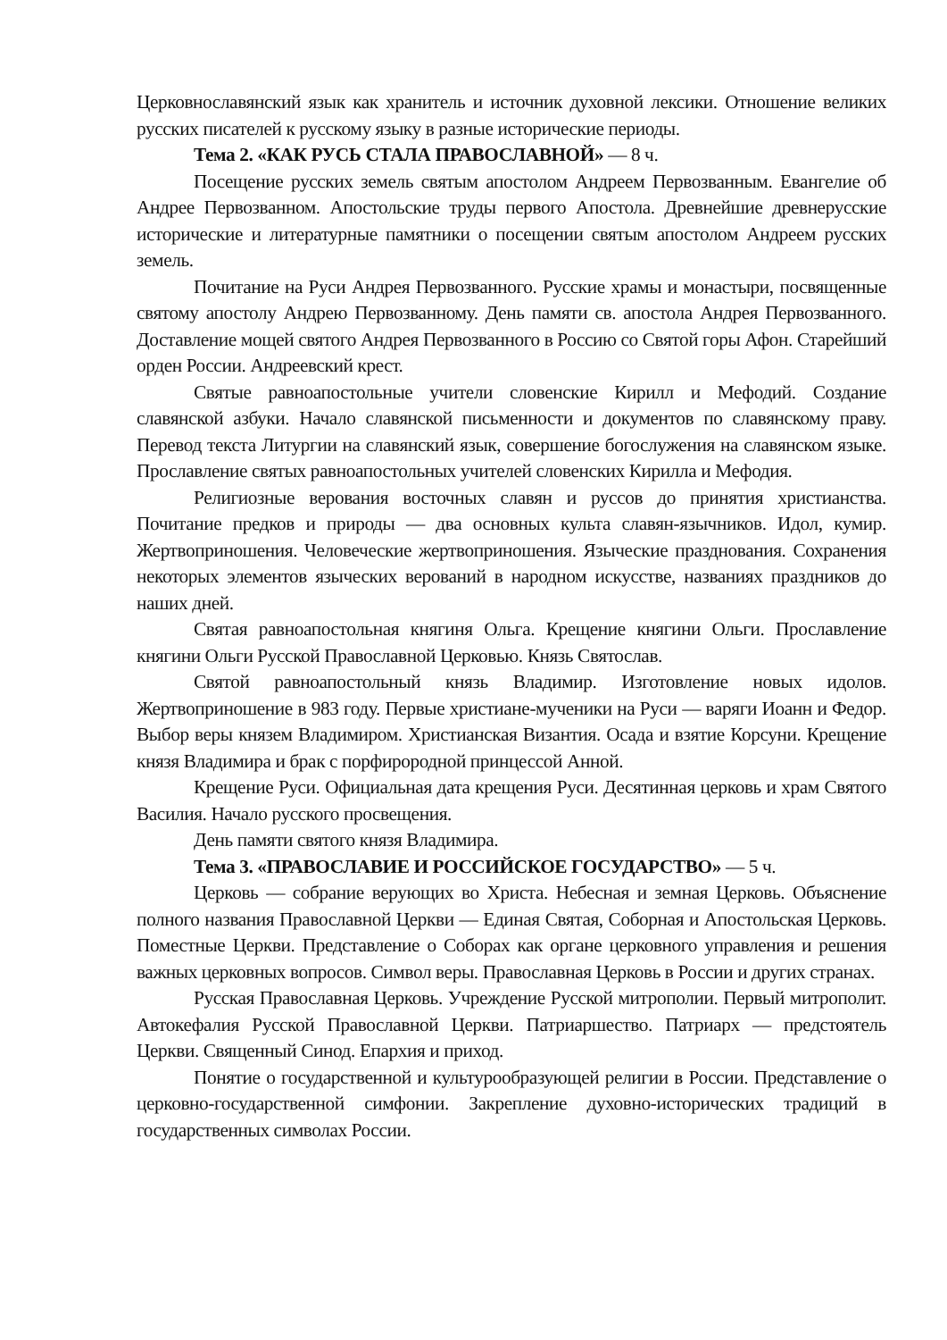Церковнославянский язык как хранитель и источник духовной лексики. Отношение великих русских писателей к русскому языку в разные исторические периоды.
Тема 2. «КАК РУСЬ СТАЛА ПРАВОСЛАВНОЙ» — 8 ч.
Посещение русских земель святым апостолом Андреем Первозванным. Евангелие об Андрее Первозванном. Апостольские труды первого Апостола. Древнейшие древнерусские исторические и литературные памятники о посещении святым апостолом Андреем русских земель.
Почитание на Руси Андрея Первозванного. Русские храмы и монастыри, посвященные святому апостолу Андрею Первозванному. День памяти св. апостола Андрея Первозванного. Доставление мощей святого Андрея Первозванного в Россию со Святой горы Афон. Старейший орден России. Андреевский крест.
Святые равноапостольные учители словенские Кирилл и Мефодий. Создание славянской азбуки. Начало славянской письменности и документов по славянскому праву. Перевод текста Литургии на славянский язык, совершение богослужения на славянском языке. Прославление святых равноапостольных учителей словенских Кирилла и Мефодия.
Религиозные верования восточных славян и руссов до принятия христианства. Почитание предков и природы — два основных культа славян-язычников. Идол, кумир. Жертвоприношения. Человеческие жертвоприношения. Языческие празднования. Сохранения некоторых элементов языческих верований в народном искусстве, названиях праздников до наших дней.
Святая равноапостольная княгиня Ольга. Крещение княгини Ольги. Прославление княгини Ольги Русской Православной Церковью. Князь Святослав.
Святой равноапостольный князь Владимир. Изготовление новых идолов. Жертвоприношение в 983 году. Первые христиане-мученики на Руси — варяги Иоанн и Федор. Выбор веры князем Владимиром. Христианская Византия. Осада и взятие Корсуни. Крещение князя Владимира и брак с порфирородной принцессой Анной.
Крещение Руси. Официальная дата крещения Руси. Десятинная церковь и храм Святого Василия. Начало русского просвещения.
День памяти святого князя Владимира.
Тема 3. «ПРАВОСЛАВИЕ И РОССИЙСКОЕ ГОСУДАРСТВО» — 5 ч.
Церковь — собрание верующих во Христа. Небесная и земная Церковь. Объяснение полного названия Православной Церкви — Единая Святая, Соборная и Апостольская Церковь. Поместные Церкви. Представление о Соборах как органе церковного управления и решения важных церковных вопросов. Символ веры. Православная Церковь в России и других странах.
Русская Православная Церковь. Учреждение Русской митрополии. Первый митрополит. Автокефалия Русской Православной Церкви. Патриаршество. Патриарх — предстоятель Церкви. Священный Синод. Епархия и приход.
Понятие о государственной и культурообразующей религии в России. Представление о церковно-государственной симфонии. Закрепление духовно-исторических традиций в государственных символах России.